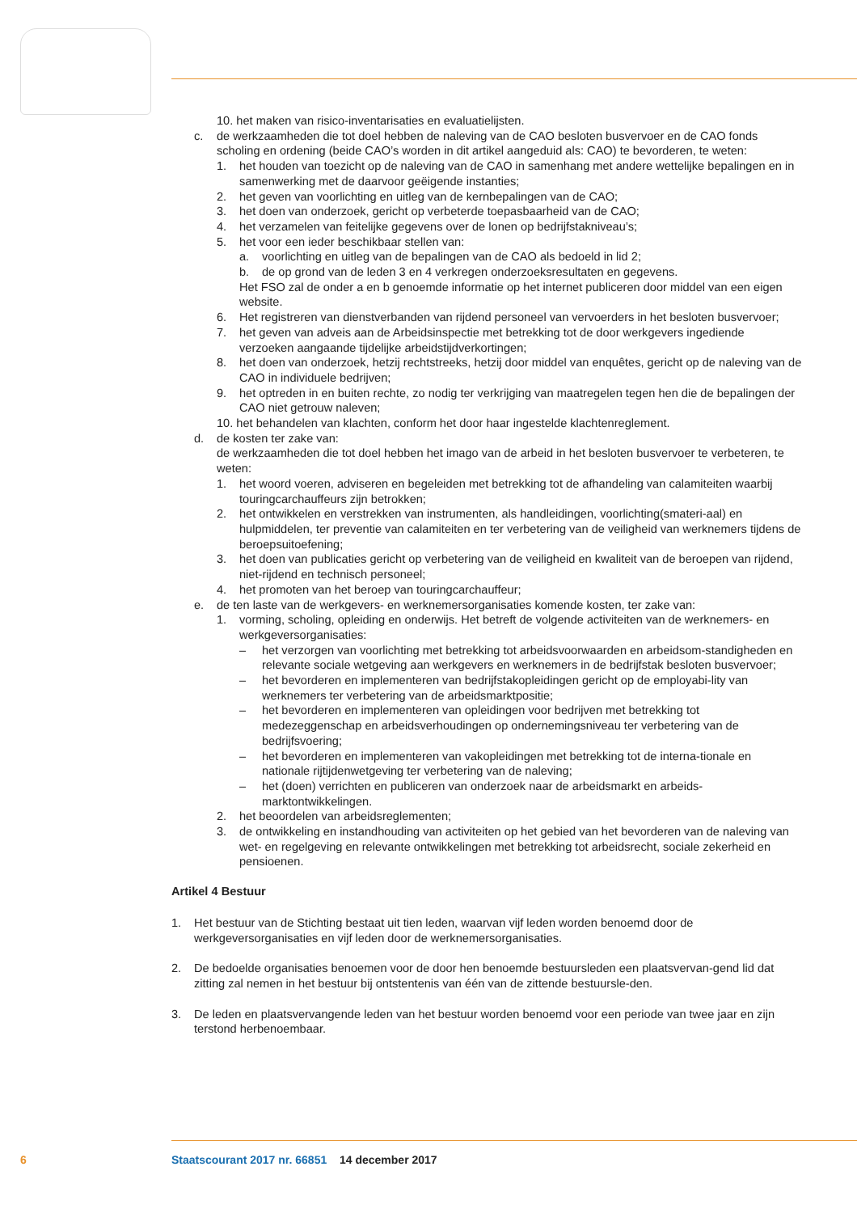10. het maken van risico-inventarisaties en evaluatielijsten.
c. de werkzaamheden die tot doel hebben de naleving van de CAO besloten busvervoer en de CAO fonds scholing en ordening (beide CAO’s worden in dit artikel aangeduid als: CAO) te bevorderen, te weten:
1. het houden van toezicht op de naleving van de CAO in samenhang met andere wettelijke bepalingen en in samenwerking met de daarvoor geëigende instanties;
2. het geven van voorlichting en uitleg van de kernbepalingen van de CAO;
3. het doen van onderzoek, gericht op verbeterde toepasbaarheid van de CAO;
4. het verzamelen van feitelijke gegevens over de lonen op bedrijfstakniveau’s;
5. het voor een ieder beschikbaar stellen van:
a. voorlichting en uitleg van de bepalingen van de CAO als bedoeld in lid 2;
b. de op grond van de leden 3 en 4 verkregen onderzoeksresultaten en gegevens.
Het FSO zal de onder a en b genoemde informatie op het internet publiceren door middel van een eigen website.
6. Het registreren van dienstverbanden van rijdend personeel van vervoerders in het besloten busvervoer;
7. het geven van adveis aan de Arbeidsinspectie met betrekking tot de door werkgevers ingediende verzoeken aangaande tijdelijke arbeidstijdverkortingen;
8. het doen van onderzoek, hetzij rechtstreeks, hetzij door middel van enquêtes, gericht op de naleving van de CAO in individuele bedrijven;
9. het optreden in en buiten rechte, zo nodig ter verkrijging van maatregelen tegen hen die de bepalingen der CAO niet getrouw naleven;
10. het behandelen van klachten, conform het door haar ingestelde klachtenreglement.
d. de kosten ter zake van:
de werkzaamheden die tot doel hebben het imago van de arbeid in het besloten busvervoer te verbeteren, te weten:
1. het woord voeren, adviseren en begeleiden met betrekking tot de afhandeling van calamiteiten waarbij touringcarchauffeurs zijn betrokken;
2. het ontwikkelen en verstrekken van instrumenten, als handleidingen, voorlichting(smateri-aal) en hulpmiddelen, ter preventie van calamiteiten en ter verbetering van de veiligheid van werknemers tijdens de beroepsuitoefening;
3. het doen van publicaties gericht op verbetering van de veiligheid en kwaliteit van de beroepen van rijdend, niet-rijdend en technisch personeel;
4. het promoten van het beroep van touringcarchauffeur;
e. de ten laste van de werkgevers- en werknemersorganisaties komende kosten, ter zake van:
1. vorming, scholing, opleiding en onderwijs. Het betreft de volgende activiteiten van de werknemers- en werkgeversorganisaties:
– het verzorgen van voorlichting met betrekking tot arbeidsvoorwaarden en arbeidsom-standigheden en relevante sociale wetgeving aan werkgevers en werknemers in de bedrijfstak besloten busvervoer;
– het bevorderen en implementeren van bedrijfstakopleidingen gericht op de employabi-lity van werknemers ter verbetering van de arbeidsmarktpositie;
– het bevorderen en implementeren van opleidingen voor bedrijven met betrekking tot medezeggenschap en arbeidsverhoudingen op ondernemingsniveau ter verbetering van de bedrijfsvoering;
– het bevorderen en implementeren van vakopleidingen met betrekking tot de interna-tionale en nationale rijtijdenwetgeving ter verbetering van de naleving;
– het (doen) verrichten en publiceren van onderzoek naar de arbeidsmarkt en arbeids-marktontwikkelingen.
2. het beoordelen van arbeidsreglementen;
3. de ontwikkeling en instandhouding van activiteiten op het gebied van het bevorderen van de naleving van wet- en regelgeving en relevante ontwikkelingen met betrekking tot arbeidsrecht, sociale zekerheid en pensioenen.
Artikel 4 Bestuur
1. Het bestuur van de Stichting bestaat uit tien leden, waarvan vijf leden worden benoemd door de werkgeversorganisaties en vijf leden door de werknemersorganisaties.
2. De bedoelde organisaties benoemen voor de door hen benoemde bestuursleden een plaatsvervan-gend lid dat zitting zal nemen in het bestuur bij ontstentenis van één van de zittende bestuursle-den.
3. De leden en plaatsvervangende leden van het bestuur worden benoemd voor een periode van twee jaar en zijn terstond herbenoembaar.
6 Staatscourant 2017 nr. 66851 14 december 2017